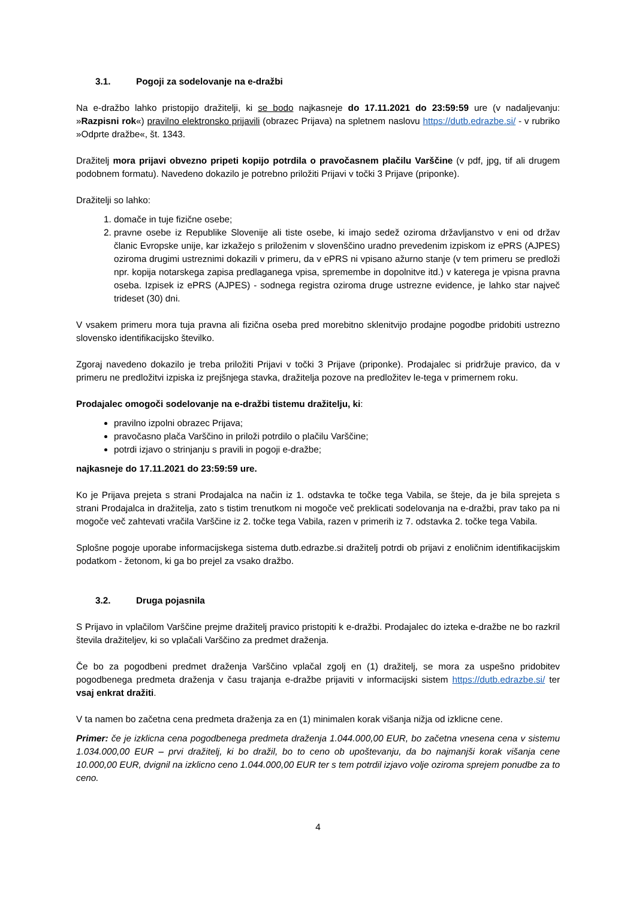3.1. Pogoji za sodelovanje na e-dražbi
Na e-dražbo lahko pristopijo dražitelji, ki se bodo najkasneje do 17.11.2021 do 23:59:59 ure (v nadaljevanju: »Razpisni rok«) pravilno elektronsko prijavili (obrazec Prijava) na spletnem naslovu https://dutb.edrazbe.si/ - v rubriko »Odprte dražbe«, št. 1343.
Dražitelj mora prijavi obvezno pripeti kopijo potrdila o pravočasnem plačilu Varščine (v pdf, jpg, tif ali drugem podobnem formatu). Navedeno dokazilo je potrebno priložiti Prijavi v točki 3 Prijave (priponke).
Dražitelji so lahko:
1. domače in tuje fizične osebe;
2. pravne osebe iz Republike Slovenije ali tiste osebe, ki imajo sedež oziroma državljanstvo v eni od držav članic Evropske unije, kar izkažejo s priloženim v slovenščino uradno prevedenim izpiskom iz ePRS (AJPES) oziroma drugimi ustreznimi dokazili v primeru, da v ePRS ni vpisano ažurno stanje (v tem primeru se predloži npr. kopija notarskega zapisa predlaganega vpisa, spremembe in dopolnitve itd.) v katerega je vpisna pravna oseba. Izpisek iz ePRS (AJPES) - sodnega registra oziroma druge ustrezne evidence, je lahko star največ trideset (30) dni.
V vsakem primeru mora tuja pravna ali fizična oseba pred morebitno sklenitvijo prodajne pogodbe pridobiti ustrezno slovensko identifikacijsko številko.
Zgoraj navedeno dokazilo je treba priložiti Prijavi v točki 3 Prijave (priponke). Prodajalec si pridržuje pravico, da v primeru ne predložitvi izpiska iz prejšnjega stavka, dražitelja pozove na predložitev le-tega v primernem roku.
Prodajalec omogoči sodelovanje na e-dražbi tistemu dražitelju, ki:
pravilno izpolni obrazec Prijava;
pravočasno plača Varščino in priloži potrdilo o plačilu Varščine;
potrdi izjavo o strinjanju s pravili in pogoji e-dražbe;
najkasneje do 17.11.2021 do 23:59:59 ure.
Ko je Prijava prejeta s strani Prodajalca na način iz 1. odstavka te točke tega Vabila, se šteje, da je bila sprejeta s strani Prodajalca in dražitelja, zato s tistim trenutkom ni mogoče več preklicati sodelovanja na e-dražbi, prav tako pa ni mogoče več zahtevati vračila Varščine iz 2. točke tega Vabila, razen v primerih iz 7. odstavka 2. točke tega Vabila.
Splošne pogoje uporabe informacijskega sistema dutb.edrazbe.si dražitelj potrdi ob prijavi z enoličnim identifikacijskim podatkom - žetonom, ki ga bo prejel za vsako dražbo.
3.2. Druga pojasnila
S Prijavo in vplačilom Varščine prejme dražitelj pravico pristopiti k e-dražbi. Prodajalec do izteka e-dražbe ne bo razkril števila dražiteljev, ki so vplačali Varščino za predmet draženja.
Če bo za pogodbeni predmet draženja Varščino vplačal zgolj en (1) dražitelj, se mora za uspešno pridobitev pogodbenega predmeta draženja v času trajanja e-dražbe prijaviti v informacijski sistem https://dutb.edrazbe.si/ ter vsaj enkrat dražiti.
V ta namen bo začetna cena predmeta draženja za en (1) minimalen korak višanja nižja od izklicne cene.
Primer: če je izklicna cena pogodbenega predmeta draženja 1.044.000,00 EUR, bo začetna vnesena cena v sistemu 1.034.000,00 EUR – prvi dražitelj, ki bo dražil, bo to ceno ob upoštevanju, da bo najmanjši korak višanja cene 10.000,00 EUR, dvignil na izklicno ceno 1.044.000,00 EUR ter s tem potrdil izjavo volje oziroma sprejem ponudbe za to ceno.
4